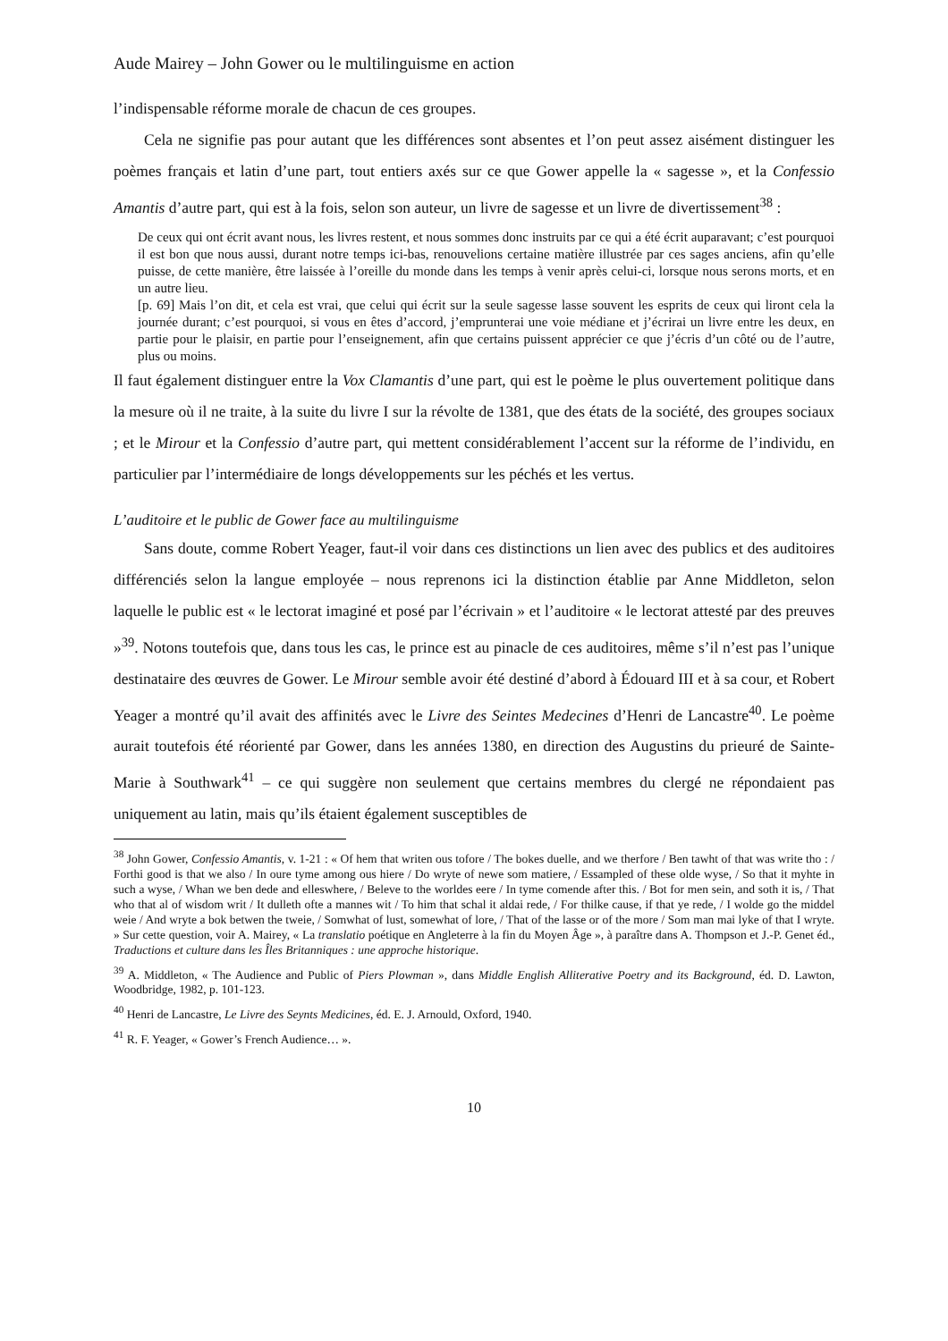Aude Mairey – John Gower ou le multilinguisme en action
l’indispensable réforme morale de chacun de ces groupes.
Cela ne signifie pas pour autant que les différences sont absentes et l’on peut assez aisément distinguer les poèmes français et latin d’une part, tout entiers axés sur ce que Gower appelle la « sagesse », et la Confessio Amantis d’autre part, qui est à la fois, selon son auteur, un livre de sagesse et un livre de divertissement<sup>38</sup> :
De ceux qui ont écrit avant nous, les livres restent, et nous sommes donc instruits par ce qui a été écrit auparavant; c’est pourquoi il est bon que nous aussi, durant notre temps ici-bas, renouvelions certaine matière illustrée par ces sages anciens, afin qu’elle puisse, de cette manière, être laissée à l’oreille du monde dans les temps à venir après celui-ci, lorsque nous serons morts, et en un autre lieu.
[p. 69] Mais l’on dit, et cela est vrai, que celui qui écrit sur la seule sagesse lasse souvent les esprits de ceux qui liront cela la journée durant; c’est pourquoi, si vous en êtes d’accord, j’emprunterai une voie médiane et j’écrirai un livre entre les deux, en partie pour le plaisir, en partie pour l’enseignement, afin que certains puissent apprécier ce que j’écris d’un côté ou de l’autre, plus ou moins.
Il faut également distinguer entre la Vox Clamantis d’une part, qui est le poème le plus ouvertement politique dans la mesure où il ne traite, à la suite du livre I sur la révolte de 1381, que des états de la société, des groupes sociaux ; et le Mirour et la Confessio d’autre part, qui mettent considérablement l’accent sur la réforme de l’individu, en particulier par l’intermédiaire de longs développements sur les péchés et les vertus.
L’auditoire et le public de Gower face au multilinguisme
Sans doute, comme Robert Yeager, faut-il voir dans ces distinctions un lien avec des publics et des auditoires différenciés selon la langue employée – nous reprenons ici la distinction établie par Anne Middleton, selon laquelle le public est « le lectorat imaginé et posé par l’écrivain » et l’auditoire « le lectorat attesté par des preuves »<sup>39</sup>. Notons toutefois que, dans tous les cas, le prince est au pinacle de ces auditoires, même s’il n’est pas l’unique destinataire des œuvres de Gower. Le Mirour semble avoir été destiné d’abord à Édouard III et à sa cour, et Robert Yeager a montré qu’il avait des affinités avec le Livre des Seintes Medecines d’Henri de Lancastre<sup>40</sup>. Le poème aurait toutefois été réorienté par Gower, dans les années 1380, en direction des Augustins du prieuré de Sainte-Marie à Southwark<sup>41</sup> – ce qui suggère non seulement que certains membres du clergé ne répondaient pas uniquement au latin, mais qu’ils étaient également susceptibles de
<sup>38</sup> John Gower, Confessio Amantis, v. 1-21 : « Of hem that writen ous tofore / The bokes duelle, and we therfore / Ben tawht of that was write tho : / Forthi good is that we also / In oure tyme among ous hiere / Do wryte of newe som matiere, / Essampled of these olde wyse, / So that it myhte in such a wyse, / Whan we ben dede and elleswhere, / Beleve to the worldes eere / In tyme comende after this. / Bot for men sein, and soth it is, / That who that al of wisdom writ / It dulleth ofte a mannes wit / To him that schal it aldai rede, / For thilke cause, if that ye rede, / I wolde go the middel weie / And wryte a bok betwen the tweie, / Somwhat of lust, somewhat of lore, / That of the lasse or of the more / Som man mai lyke of that I wryte. » Sur cette question, voir A. Mairey, « La translatio poétique en Angleterre à la fin du Moyen Âge », à paraître dans A. Thompson et J.-P. Genet éd., Traductions et culture dans les Îles Britanniques : une approche historique.
<sup>39</sup> A. Middleton, « The Audience and Public of Piers Plowman », dans Middle English Alliterative Poetry and its Background, éd. D. Lawton, Woodbridge, 1982, p. 101-123.
<sup>40</sup> Henri de Lancastre, Le Livre des Seynts Medicines, éd. E. J. Arnould, Oxford, 1940.
<sup>41</sup> R. F. Yeager, « Gower’s French Audience… ».
10